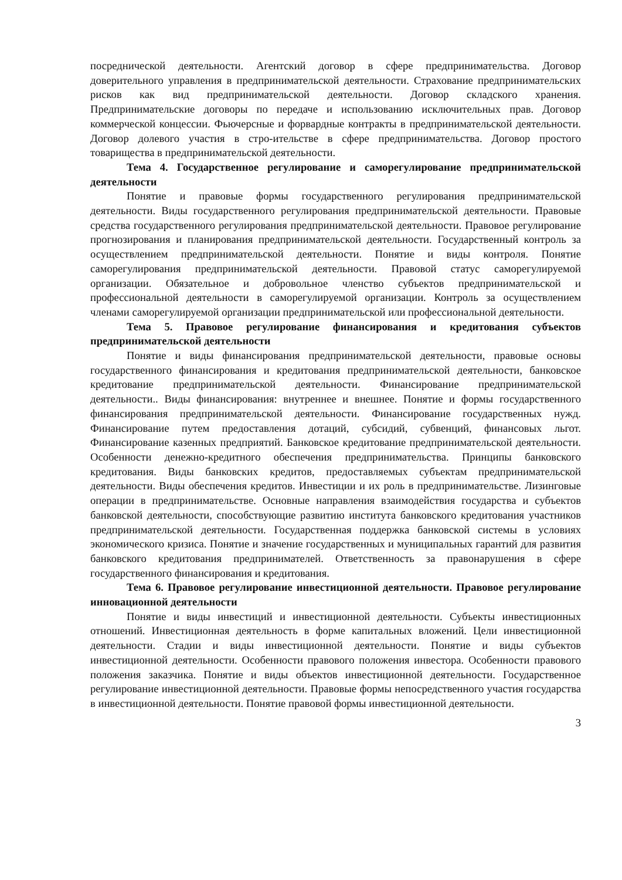посреднической деятельности. Агентский договор в сфере предпринимательства. Договор доверительного управления в предпринимательской деятельности. Страхование предпринимательских рисков как вид предпринимательской деятельности. Договор складского хранения. Предпринимательские договоры по передаче и использованию исключительных прав. Договор коммерческой концессии. Фьючерсные и форвардные контракты в предпринимательской деятельности. Договор долевого участия в стро-ительстве в сфере предпринимательства. Договор простого товарищества в предпринимательской деятельности.
Тема 4. Государственное регулирование и саморегулирование предпринимательской деятельности
Понятие и правовые формы государственного регулирования предпринимательской деятельности. Виды государственного регулирования предпринимательской деятельности. Правовые средства государственного регулирования предпринимательской деятельности. Правовое регулирование прогнозирования и планирования предпринимательской деятельности. Государственный контроль за осуществлением предпринимательской деятельности. Понятие и виды контроля. Понятие саморегулирования предпринимательской деятельности. Правовой статус саморегулируемой организации. Обязательное и добровольное членство субъектов предпринимательской и профессиональной деятельности в саморегулируемой организации. Контроль за осуществлением членами саморегулируемой организации предпринимательской или профессиональной деятельности.
Тема 5. Правовое регулирование финансирования и кредитования субъектов предпринимательской деятельности
Понятие и виды финансирования предпринимательской деятельности, правовые основы государственного финансирования и кредитования предпринимательской деятельности, банковское кредитование предпринимательской деятельности. Финансирование предпринимательской деятельности.. Виды финансирования: внутреннее и внешнее. Понятие и формы государственного финансирования предпринимательской деятельности. Финансирование государственных нужд. Финансирование путем предоставления дотаций, субсидий, субвенций, финансовых льгот. Финансирование казенных предприятий. Банковское кредитование предпринимательской деятельности. Особенности денежно-кредитного обеспечения предпринимательства. Принципы банковского кредитования. Виды банковских кредитов, предоставляемых субъектам предпринимательской деятельности. Виды обеспечения кредитов. Инвестиции и их роль в предпринимательстве. Лизинговые операции в предпринимательстве. Основные направления взаимодействия государства и субъектов банковской деятельности, способствующие развитию института банковского кредитования участников предпринимательской деятельности. Государственная поддержка банковской системы в условиях экономического кризиса. Понятие и значение государственных и муниципальных гарантий для развития банковского кредитования предпринимателей. Ответственность за правонарушения в сфере государственного финансирования и кредитования.
Тема 6. Правовое регулирование инвестиционной деятельности. Правовое регулирование инновационной деятельности
Понятие и виды инвестиций и инвестиционной деятельности. Субъекты инвестиционных отношений. Инвестиционная деятельность в форме капитальных вложений. Цели инвестиционной деятельности. Стадии и виды инвестиционной деятельности. Понятие и виды субъектов инвестиционной деятельности. Особенности правового положения инвестора. Особенности правового положения заказчика. Понятие и виды объектов инвестиционной деятельности. Государственное регулирование инвестиционной деятельности. Правовые формы непосредственного участия государства в инвестиционной деятельности. Понятие правовой формы инвестиционной деятельности.
3